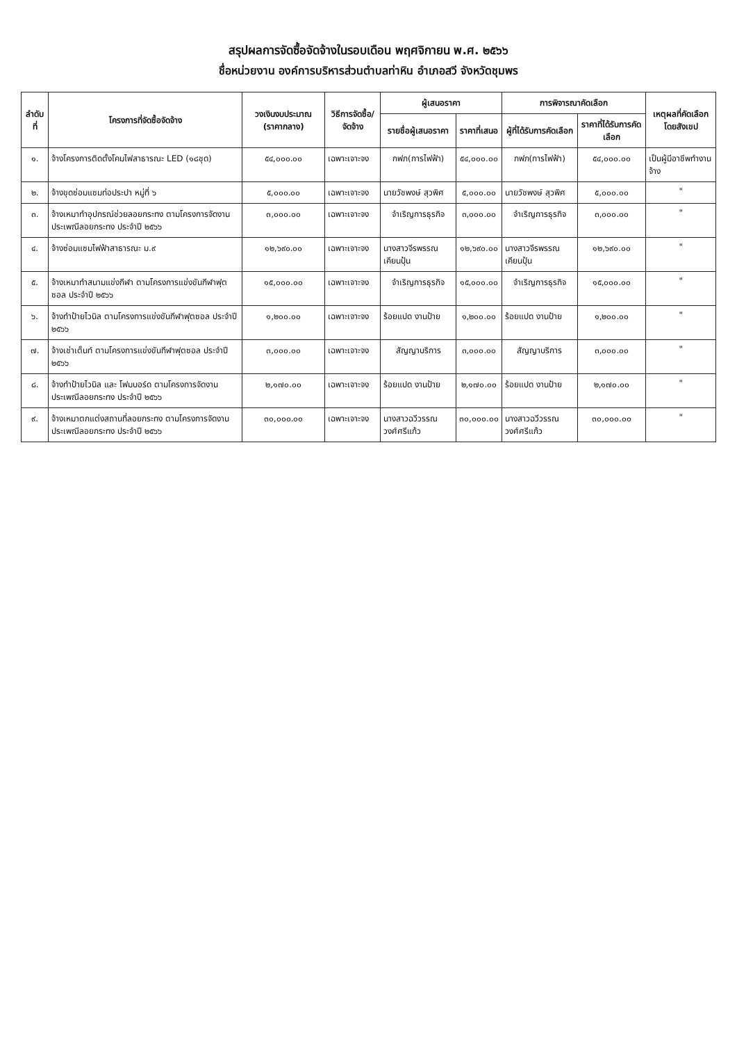สรุปผลการจัดซื้อจัดจ้างในรอบเดือน พฤศจิกายน พ.ศ. ๒๕๖๖
ชื่อหน่วยงาน องค์การบริหารส่วนตำบลท่าหิน อำเภอสวี จังหวัดชุมพร
| ลำดับที่ | โครงการที่จัดซื้อจัดจ้าง | วงเงินงบประมาณ (ราคากลาง) | วิธีการจัดซื้อ/ จัดจ้าง | ผู้เสนอราคา | | การพิจารณาคัดเลือก | | เหตุผลที่คัดเลือกโดยสังเขป |
| --- | --- | --- | --- | --- | --- | --- | --- | --- |
| | | | | รายชื่อผู้เสนอราคา | ราคาที่เสนอ | ผู้ที่ได้รับการคัดเลือก | ราคาที่ได้รับการคัดเลือก | |
| ๑. | จ้างโครงการติดตั้งโคมไฟสาธารณะ LED (๑๘ชุด) | ๕๔,๐๐๐.๐๐ | เฉพาะเจาะจง | กฟภ(การไฟฟ้า) | ๕๔,๐๐๐.๐๐ | กฟภ(การไฟฟ้า) | ๕๔,๐๐๐.๐๐ | เป็นผู้มีอาชีพทำงานจ้าง |
| ๒. | จ้างขุดซ่อมแซมท่อประปา หมู่ที่ ๖ | ๕,๐๐๐.๐๐ | เฉพาะเจาะจง | นายวัชพงษ์ สุวพิศ | ๕,๐๐๐.๐๐ | นายวัชพงษ์ สุวพิศ | ๕,๐๐๐.๐๐ | " |
| ๓. | จ้างเหมาทำอุปกรณ์ช่วยลอยกระทง ตามโครงการจัดงานประเพณีลอยกระทง ประจำปี ๒๕๖๖ | ๓,๐๐๐.๐๐ | เฉพาะเจาะจง | จำเริญการธุรกิจ | ๓,๐๐๐.๐๐ | จำเริญการธุรกิจ | ๓,๐๐๐.๐๐ | " |
| ๔. | จ้างซ่อมแซมไฟฟ้าสาธารณะ ม.๙ | ๑๒,๖๙๐.๐๐ | เฉพาะเจาะจง | นางสาวจีรพรรณ เคียนปุ้น | ๑๒,๖๙๐.๐๐ | นางสาวจีรพรรณ เคียนปุ้น | ๑๒,๖๙๐.๐๐ | " |
| ๕. | จ้างเหมาทำสนามแข่งกีฬา ตามโครงการแข่งขันกีฬาฟุตซอล ประจำปี ๒๕๖๖ | ๑๕,๐๐๐.๐๐ | เฉพาะเจาะจง | จำเริญการธุรกิจ | ๑๕,๐๐๐.๐๐ | จำเริญการธุรกิจ | ๑๕,๐๐๐.๐๐ | " |
| ๖. | จ้างทำป้ายไวนิล ตามโครงการแข่งขันกีฬาฟุตซอล ประจำปี ๒๕๖๖ | ๑,๒๐๐.๐๐ | เฉพาะเจาะจง | ร้อยแปด งานป้าย | ๑,๒๐๐.๐๐ | ร้อยแปด งานป้าย | ๑,๒๐๐.๐๐ | " |
| ๗. | จ้างเช่าเต็นท์ ตามโครงการแข่งขันกีฬาฟุตซอล ประจำปี ๒๕๖๖ | ๓,๐๐๐.๐๐ | เฉพาะเจาะจง | สัญญาบริการ | ๓,๐๐๐.๐๐ | สัญญาบริการ | ๓,๐๐๐.๐๐ | " |
| ๘. | จ้างทำป้ายไวนิล และ โฟมบอร์ด ตามโครงการจัดงานประเพณีลอยกระทง ประจำปี ๒๕๖๖ | ๒,๑๗๐.๐๐ | เฉพาะเจาะจง | ร้อยแปด งานป้าย | ๒,๑๗๐.๐๐ | ร้อยแปด งานป้าย | ๒,๑๗๐.๐๐ | " |
| ๙. | จ้างเหมาตกแต่งสถานที่ลอยกระทง ตามโครงการจัดงานประเพณีลอยกระทง ประจำปี ๒๕๖๖ | ๓๐,๐๐๐.๐๐ | เฉพาะเจาะจง | นางสาวฉวีวรรณ วงศ์ศรีแก้ว | ๓๐,๐๐๐.๐๐ | นางสาวฉวีวรรณ วงศ์ศรีแก้ว | ๓๐,๐๐๐.๐๐ | " |